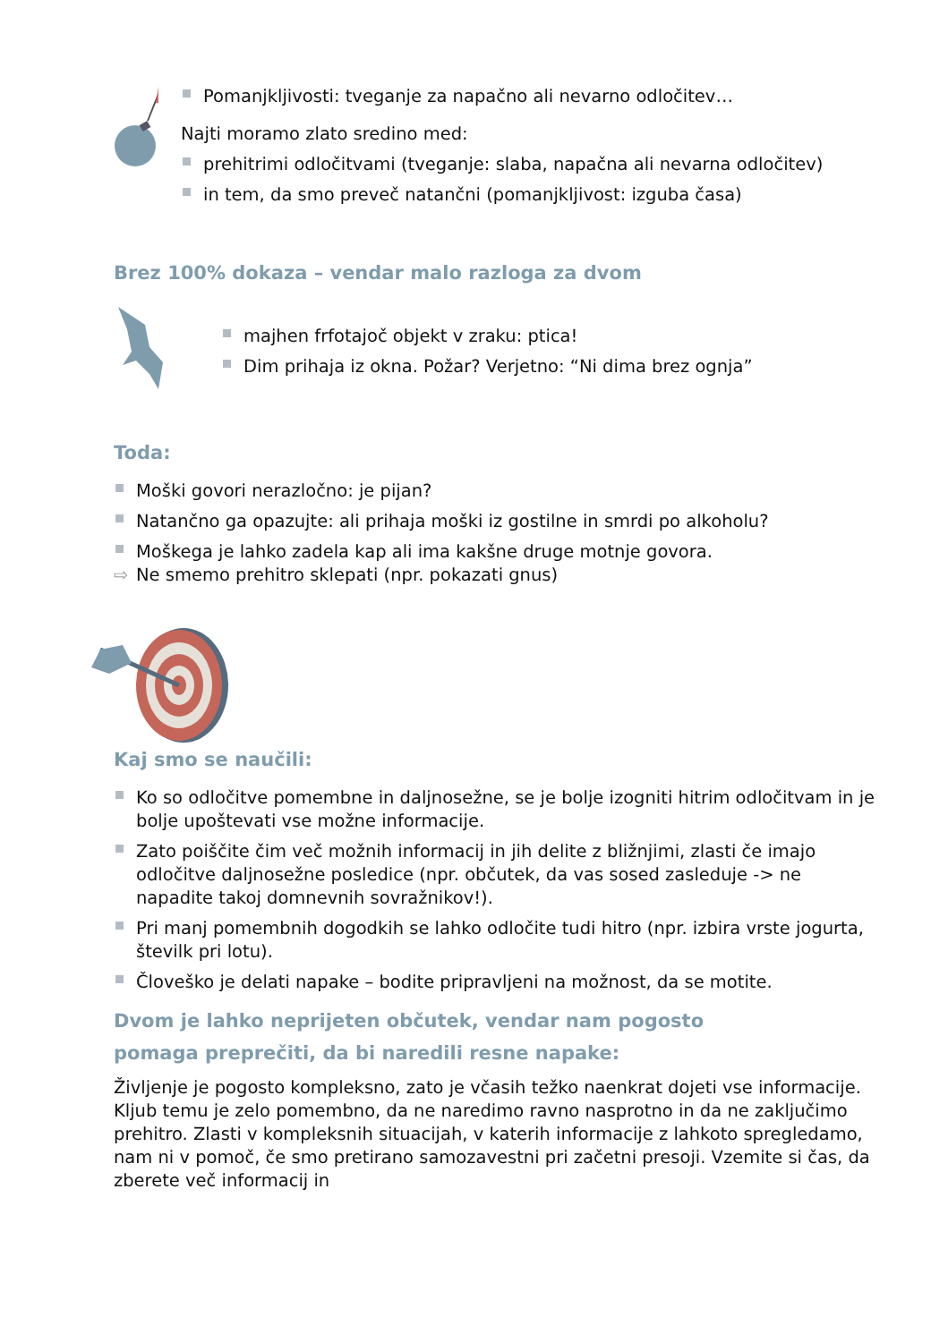Pomanjkljivosti: tveganje za napačno ali nevarno odločitev…
Najti moramo zlato sredino med:
prehitrimi odločitvami (tveganje: slaba, napačna ali nevarna odločitev)
in tem, da smo preveč natančni (pomanjkljivost: izguba časa)
Brez 100% dokaza – vendar malo razloga za dvom
majhen frfotajoč objekt v zraku: ptica!
Dim prihaja iz okna. Požar? Verjetno: “Ni dima brez ognja”
Toda:
Moški govori nerazločno: je pijan?
Natančno ga opazujte: ali prihaja moški iz gostilne in smrdi po alkoholu?
Moškega je lahko zadela kap ali ima kakšne druge motnje govora.
⇨ Ne smemo prehitro sklepati (npr. pokazati gnus)
Kaj smo se naučili:
Ko so odločitve pomembne in daljnosežne, se je bolje izogniti hitrim odločitvam in je bolje upoštevati vse možne informacije.
Zato poiščite čim več možnih informacij in jih delite z bližnjimi, zlasti če imajo odločitve daljnosežne posledice (npr. občutek, da vas sosed zasleduje -> ne napadite takoj domnevnih sovražnikov!).
Pri manj pomembnih dogodkih se lahko odločite tudi hitro (npr. izbira vrste jogurta, številk pri lotu).
Človeško je delati napake – bodite pripravljeni na možnost, da se motite.
Dvom je lahko neprijeten občutek, vendar nam pogosto
pomaga preprečiti, da bi naredili resne napake:
Življenje je pogosto kompleksno, zato je včasih težko naenkrat dojeti vse informacije. Kljub temu je zelo pomembno, da ne naredimo ravno nasprotno in da ne zaključimo prehitro. Zlasti v kompleksnih situacijah, v katerih informacije z lahkoto spregledamo, nam ni v pomoč, če smo pretirano samozavestni pri začetni presoji. Vzemite si čas, da zberete več informacij in